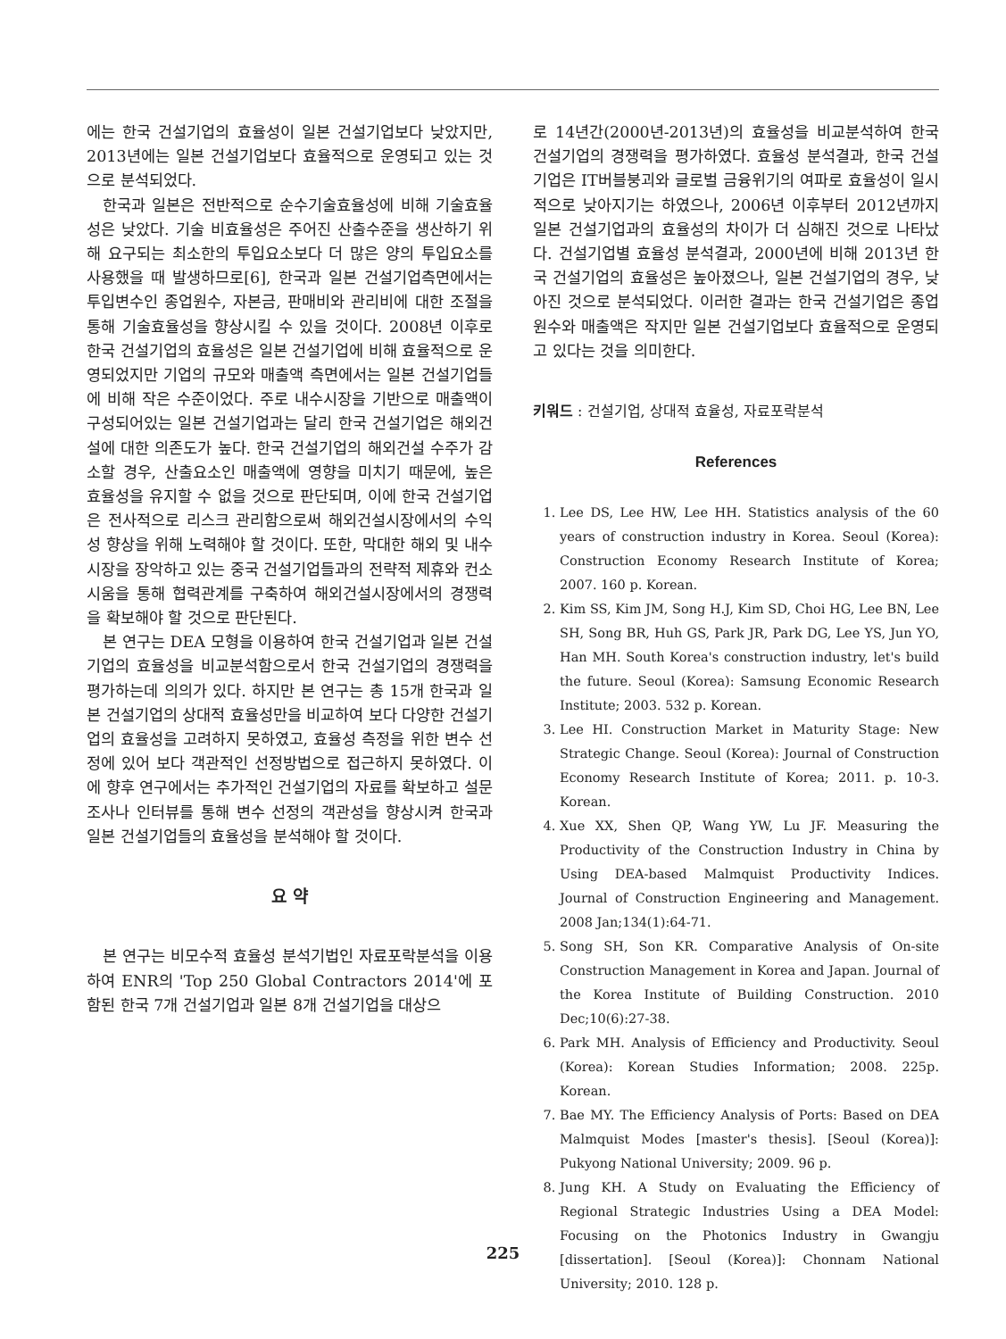에는 한국 건설기업의 효율성이 일본 건설기업보다 낮았지만, 2013년에는 일본 건설기업보다 효율적으로 운영되고 있는 것으로 분석되었다.
한국과 일본은 전반적으로 순수기술효율성에 비해 기술효율성은 낮았다. 기술 비효율성은 주어진 산출수준을 생산하기 위해 요구되는 최소한의 투입요소보다 더 많은 양의 투입요소를 사용했을 때 발생하므로[6], 한국과 일본 건설기업측면에서는 투입변수인 종업원수, 자본금, 판매비와 관리비에 대한 조절을 통해 기술효율성을 향상시킬 수 있을 것이다. 2008년 이후로 한국 건설기업의 효율성은 일본 건설기업에 비해 효율적으로 운영되었지만 기업의 규모와 매출액 측면에서는 일본 건설기업들에 비해 작은 수준이었다. 주로 내수시장을 기반으로 매출액이 구성되어있는 일본 건설기업과는 달리 한국 건설기업은 해외건설에 대한 의존도가 높다. 한국 건설기업의 해외건설 수주가 감소할 경우, 산출요소인 매출액에 영향을 미치기 때문에, 높은 효율성을 유지할 수 없을 것으로 판단되며, 이에 한국 건설기업은 전사적으로 리스크 관리함으로써 해외건설시장에서의 수익성 향상을 위해 노력해야 할 것이다. 또한, 막대한 해외 및 내수시장을 장악하고 있는 중국 건설기업들과의 전략적 제휴와 컨소시움을 통해 협력관계를 구축하여 해외건설시장에서의 경쟁력을 확보해야 할 것으로 판단된다.
본 연구는 DEA 모형을 이용하여 한국 건설기업과 일본 건설기업의 효율성을 비교분석함으로서 한국 건설기업의 경쟁력을 평가하는데 의의가 있다. 하지만 본 연구는 총 15개 한국과 일본 건설기업의 상대적 효율성만을 비교하여 보다 다양한 건설기업의 효율성을 고려하지 못하였고, 효율성 측정을 위한 변수 선정에 있어 보다 객관적인 선정방법으로 접근하지 못하였다. 이에 향후 연구에서는 추가적인 건설기업의 자료를 확보하고 설문조사나 인터뷰를 통해 변수 선정의 객관성을 향상시켜 한국과 일본 건설기업들의 효율성을 분석해야 할 것이다.
요 약
본 연구는 비모수적 효율성 분석기법인 자료포락분석을 이용하여 ENR의 'Top 250 Global Contractors 2014'에 포함된 한국 7개 건설기업과 일본 8개 건설기업을 대상으
로 14년간(2000년-2013년)의 효율성을 비교분석하여 한국 건설기업의 경쟁력을 평가하였다. 효율성 분석결과, 한국 건설기업은 IT버블붕괴와 글로벌 금융위기의 여파로 효율성이 일시적으로 낮아지기는 하였으나, 2006년 이후부터 2012년까지 일본 건설기업과의 효율성의 차이가 더 심해진 것으로 나타났다. 건설기업별 효율성 분석결과, 2000년에 비해 2013년 한국 건설기업의 효율성은 높아졌으나, 일본 건설기업의 경우, 낮아진 것으로 분석되었다. 이러한 결과는 한국 건설기업은 종업원수와 매출액은 작지만 일본 건설기업보다 효율적으로 운영되고 있다는 것을 의미한다.
키워드 : 건설기업, 상대적 효율성, 자료포락분석
References
1. Lee DS, Lee HW, Lee HH. Statistics analysis of the 60 years of construction industry in Korea. Seoul (Korea): Construction Economy Research Institute of Korea; 2007. 160 p. Korean.
2. Kim SS, Kim JM, Song H.J, Kim SD, Choi HG, Lee BN, Lee SH, Song BR, Huh GS, Park JR, Park DG, Lee YS, Jun YO, Han MH. South Korea's construction industry, let's build the future. Seoul (Korea): Samsung Economic Research Institute; 2003. 532 p. Korean.
3. Lee HI. Construction Market in Maturity Stage: New Strategic Change. Seoul (Korea): Journal of Construction Economy Research Institute of Korea; 2011. p. 10-3. Korean.
4. Xue XX, Shen QP, Wang YW, Lu JF. Measuring the Productivity of the Construction Industry in China by Using DEA-based Malmquist Productivity Indices. Journal of Construction Engineering and Management. 2008 Jan;134(1):64-71.
5. Song SH, Son KR. Comparative Analysis of On-site Construction Management in Korea and Japan. Journal of the Korea Institute of Building Construction. 2010 Dec;10(6):27-38.
6. Park MH. Analysis of Efficiency and Productivity. Seoul (Korea): Korean Studies Information; 2008. 225p. Korean.
7. Bae MY. The Efficiency Analysis of Ports: Based on DEA Malmquist Modes [master's thesis]. [Seoul (Korea)]: Pukyong National University; 2009. 96 p.
8. Jung KH. A Study on Evaluating the Efficiency of Regional Strategic Industries Using a DEA Model: Focusing on the Photonics Industry in Gwangju [dissertation]. [Seoul (Korea)]: Chonnam National University; 2010. 128 p.
225